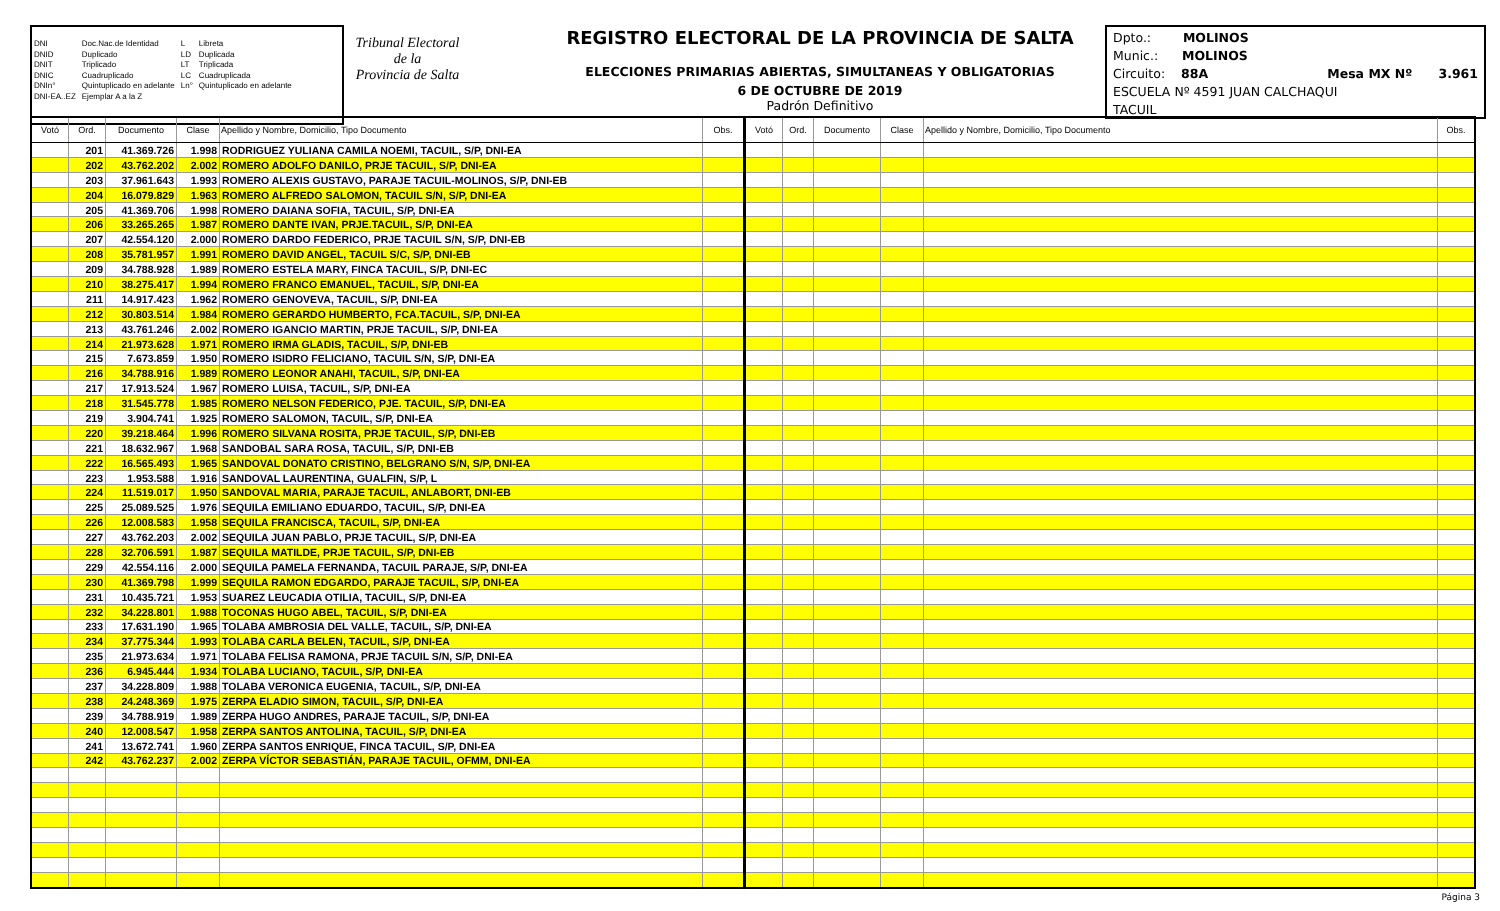| DNI | Doc.Nac.de Identidad | L | Libreta |
| DNID | Duplicado | LD | Duplicada |
| DNIT | Triplicado | LT | Triplicada |
| DNIC | Cuadruplicado | LC | Cuadruplicada |
| DNIn° | Quintuplicado en adelante | Ln° | Quintuplicado en adelante |
| DNI-EA..EZ | Ejemplar A a la Z | | |
Tribunal Electoral
de la
Provincia de Salta
REGISTRO ELECTORAL DE LA PROVINCIA DE SALTA
ELECCIONES PRIMARIAS ABIERTAS, SIMULTANEAS Y OBLIGATORIAS
6 DE OCTUBRE DE 2019
Padrón Definitivo
Dpto.: MOLINOS
Munic.: MOLINOS
Circuito: 88A Mesa MX Nº 3.961
ESCUELA Nº 4591 JUAN CALCHAQUI
TACUIL
| Votó | Ord. | Documento | Clase | Apellido y Nombre, Domicilio, Tipo Documento | Obs. | Votó | Ord. | Documento | Clase | Apellido y Nombre, Domicilio, Tipo Documento | Obs. |
| --- | --- | --- | --- | --- | --- | --- | --- | --- | --- | --- | --- |
| | 201 | 41.369.726 | 1.998 | RODRIGUEZ YULIANA CAMILA NOEMI, TACUIL, S/P, DNI-EA | | | | | | | |
| | 202 | 43.762.202 | 2.002 | ROMERO ADOLFO DANILO, PRJE TACUIL, S/P, DNI-EA | | | | | | | |
| | 203 | 37.961.643 | 1.993 | ROMERO ALEXIS GUSTAVO, PARAJE TACUIL-MOLINOS, S/P, DNI-EB | | | | | | | |
| | 204 | 16.079.829 | 1.963 | ROMERO ALFREDO SALOMON, TACUIL S/N, S/P, DNI-EA | | | | | | | |
| | 205 | 41.369.706 | 1.998 | ROMERO DAIANA SOFIA, TACUIL, S/P, DNI-EA | | | | | | | |
| | 206 | 33.265.265 | 1.987 | ROMERO DANTE IVAN, PRJE.TACUIL, S/P, DNI-EA | | | | | | | |
| | 207 | 42.554.120 | 2.000 | ROMERO DARDO FEDERICO, PRJE TACUIL S/N, S/P, DNI-EB | | | | | | | |
| | 208 | 35.781.957 | 1.991 | ROMERO DAVID ANGEL, TACUIL S/C, S/P, DNI-EB | | | | | | | |
| | 209 | 34.788.928 | 1.989 | ROMERO ESTELA MARY, FINCA TACUIL, S/P, DNI-EC | | | | | | | |
| | 210 | 38.275.417 | 1.994 | ROMERO FRANCO EMANUEL, TACUIL, S/P, DNI-EA | | | | | | | |
| | 211 | 14.917.423 | 1.962 | ROMERO GENOVEVA, TACUIL, S/P, DNI-EA | | | | | | | |
| | 212 | 30.803.514 | 1.984 | ROMERO GERARDO HUMBERTO, FCA.TACUIL, S/P, DNI-EA | | | | | | | |
| | 213 | 43.761.246 | 2.002 | ROMERO IGANCIO MARTIN, PRJE TACUIL, S/P, DNI-EA | | | | | | | |
| | 214 | 21.973.628 | 1.971 | ROMERO IRMA GLADIS, TACUIL, S/P, DNI-EB | | | | | | | |
| | 215 | 7.673.859 | 1.950 | ROMERO ISIDRO FELICIANO, TACUIL S/N, S/P, DNI-EA | | | | | | | |
| | 216 | 34.788.916 | 1.989 | ROMERO LEONOR ANAHI, TACUIL, S/P, DNI-EA | | | | | | | |
| | 217 | 17.913.524 | 1.967 | ROMERO LUISA, TACUIL, S/P, DNI-EA | | | | | | | |
| | 218 | 31.545.778 | 1.985 | ROMERO NELSON FEDERICO, PJE. TACUIL, S/P, DNI-EA | | | | | | | |
| | 219 | 3.904.741 | 1.925 | ROMERO SALOMON, TACUIL, S/P, DNI-EA | | | | | | | |
| | 220 | 39.218.464 | 1.996 | ROMERO SILVANA ROSITA, PRJE TACUIL, S/P, DNI-EB | | | | | | | |
| | 221 | 18.632.967 | 1.968 | SANDOBAL SARA ROSA, TACUIL, S/P, DNI-EB | | | | | | | |
| | 222 | 16.565.493 | 1.965 | SANDOVAL DONATO CRISTINO, BELGRANO S/N, S/P, DNI-EA | | | | | | | |
| | 223 | 1.953.588 | 1.916 | SANDOVAL LAURENTINA, GUALFIN, S/P, L | | | | | | | |
| | 224 | 11.519.017 | 1.950 | SANDOVAL MARIA, PARAJE TACUIL, ANLABORT, DNI-EB | | | | | | | |
| | 225 | 25.089.525 | 1.976 | SEQUILA EMILIANO EDUARDO, TACUIL, S/P, DNI-EA | | | | | | | |
| | 226 | 12.008.583 | 1.958 | SEQUILA FRANCISCA, TACUIL, S/P, DNI-EA | | | | | | | |
| | 227 | 43.762.203 | 2.002 | SEQUILA JUAN PABLO, PRJE TACUIL, S/P, DNI-EA | | | | | | | |
| | 228 | 32.706.591 | 1.987 | SEQUILA MATILDE, PRJE TACUIL, S/P, DNI-EB | | | | | | | |
| | 229 | 42.554.116 | 2.000 | SEQUILA PAMELA FERNANDA, TACUIL PARAJE, S/P, DNI-EA | | | | | | | |
| | 230 | 41.369.798 | 1.999 | SEQUILA RAMON EDGARDO, PARAJE TACUIL, S/P, DNI-EA | | | | | | | |
| | 231 | 10.435.721 | 1.953 | SUAREZ LEUCADIA OTILIA, TACUIL, S/P, DNI-EA | | | | | | | |
| | 232 | 34.228.801 | 1.988 | TOCONAS HUGO ABEL, TACUIL, S/P, DNI-EA | | | | | | | |
| | 233 | 17.631.190 | 1.965 | TOLABA AMBROSIA DEL VALLE, TACUIL, S/P, DNI-EA | | | | | | | |
| | 234 | 37.775.344 | 1.993 | TOLABA CARLA BELEN, TACUIL, S/P, DNI-EA | | | | | | | |
| | 235 | 21.973.634 | 1.971 | TOLABA FELISA RAMONA, PRJE TACUIL S/N, S/P, DNI-EA | | | | | | | |
| | 236 | 6.945.444 | 1.934 | TOLABA LUCIANO, TACUIL, S/P, DNI-EA | | | | | | | |
| | 237 | 34.228.809 | 1.988 | TOLABA VERONICA EUGENIA, TACUIL, S/P, DNI-EA | | | | | | | |
| | 238 | 24.248.369 | 1.975 | ZERPA ELADIO SIMON, TACUIL, S/P, DNI-EA | | | | | | | |
| | 239 | 34.788.919 | 1.989 | ZERPA HUGO ANDRES, PARAJE TACUIL, S/P, DNI-EA | | | | | | | |
| | 240 | 12.008.547 | 1.958 | ZERPA SANTOS ANTOLINA, TACUIL, S/P, DNI-EA | | | | | | | |
| | 241 | 13.672.741 | 1.960 | ZERPA SANTOS ENRIQUE, FINCA TACUIL, S/P, DNI-EA | | | | | | | |
| | 242 | 43.762.237 | 2.002 | ZERPA VÍCTOR SEBASTIÁN, PARAJE TACUIL, OFMM, DNI-EA | | | | | | | |
Página 3